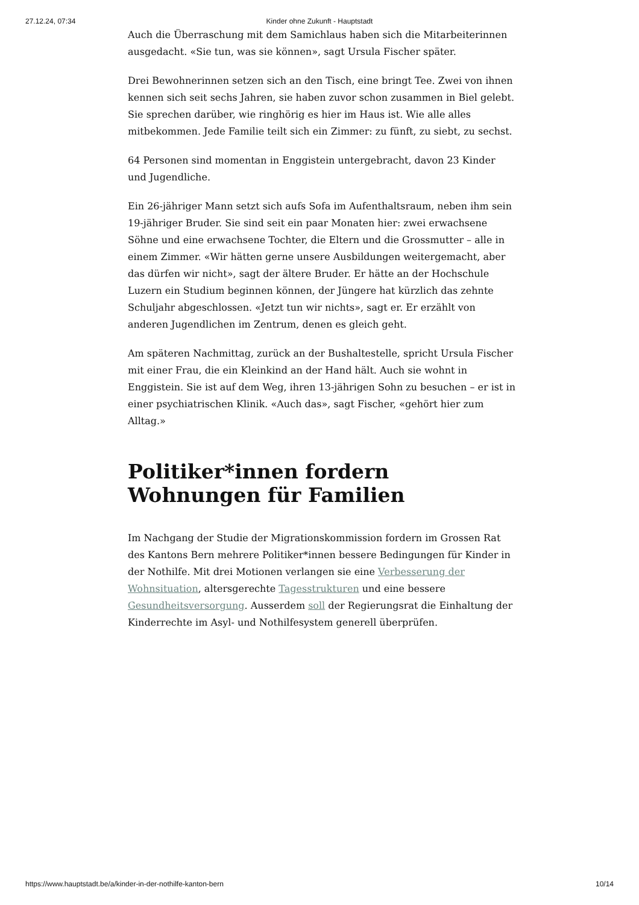27.12.24, 07:34 Kinder ohne Zukunft - Hauptstadt
Auch die Überraschung mit dem Samichlaus haben sich die Mitarbeiterinnen ausgedacht. «Sie tun, was sie können», sagt Ursula Fischer später.
Drei Bewohnerinnen setzen sich an den Tisch, eine bringt Tee. Zwei von ihnen kennen sich seit sechs Jahren, sie haben zuvor schon zusammen in Biel gelebt. Sie sprechen darüber, wie ringhörig es hier im Haus ist. Wie alle alles mitbekommen. Jede Familie teilt sich ein Zimmer: zu fünft, zu siebt, zu sechst.
64 Personen sind momentan in Enggistein untergebracht, davon 23 Kinder und Jugendliche.
Ein 26-jähriger Mann setzt sich aufs Sofa im Aufenthaltsraum, neben ihm sein 19-jähriger Bruder. Sie sind seit ein paar Monaten hier: zwei erwachsene Söhne und eine erwachsene Tochter, die Eltern und die Grossmutter – alle in einem Zimmer. «Wir hätten gerne unsere Ausbildungen weitergemacht, aber das dürfen wir nicht», sagt der ältere Bruder. Er hätte an der Hochschule Luzern ein Studium beginnen können, der Jüngere hat kürzlich das zehnte Schuljahr abgeschlossen. «Jetzt tun wir nichts», sagt er. Er erzählt von anderen Jugendlichen im Zentrum, denen es gleich geht.
Am späteren Nachmittag, zurück an der Bushaltestelle, spricht Ursula Fischer mit einer Frau, die ein Kleinkind an der Hand hält. Auch sie wohnt in Enggistein. Sie ist auf dem Weg, ihren 13-jährigen Sohn zu besuchen – er ist in einer psychiatrischen Klinik. «Auch das», sagt Fischer, «gehört hier zum Alltag.»
Politiker*innen fordern Wohnungen für Familien
Im Nachgang der Studie der Migrationskommission fordern im Grossen Rat des Kantons Bern mehrere Politiker*innen bessere Bedingungen für Kinder in der Nothilfe. Mit drei Motionen verlangen sie eine Verbesserung der Wohnsituation, altersgerechte Tagesstrukturen und eine bessere Gesundheitsversorgung. Ausserdem soll der Regierungsrat die Einhaltung der Kinderrechte im Asyl- und Nothilfesystem generell überprüfen.
https://www.hauptstadt.be/a/kinder-in-der-nothilfe-kanton-bern 10/14